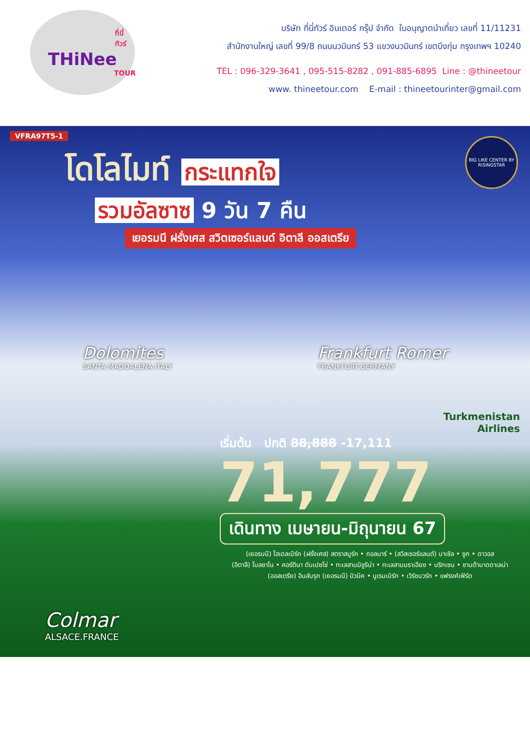ที่นี่ทัวร์
THiNee
TOUR
บริษัท ที่นี่ทัวร์ อินเตอร์ กรุ๊ป จำกัด ใบอนุญาตนำเที่ยว เลขที่ 11/11231
สำนักงานใหญ่ เลขที่ 99/8 ถนนนวมินทร์ 53 แขวงนวมินทร์ เขตบึงกุ่ม กรุงเทพฯ 10240
TEL : 096-329-3641 , 095-515-8282 , 091-885-6895 Line : @thineetour
www. thineetour.com E-mail : thineetourinter@gmail.com
VFRA97T5-1
BIG LIKE CENTER BY RISINGSTAR
โดโลไมท์ กระแทกใจ
รวมอัลซาซ 9 วัน 7 คืน
เยอรมนี ฝรั่งเศส สวิตเซอร์แลนด์ อิตาลี ออสเตรีย
Dolomites
SANTA MADDALENA.ITALY
Frankfurt Romer
FRANKFURT.GERMANY
Turkmenistan
Airlines
เริ่มต้น ปกติ 88,888 -17,111
71,777
เดินทาง เมษายน-มิถุนายน 67
(เยอรมนี) ไฮเดลเบิร์ก (ฝรั่งเศส) สตราสบูร์ก • กอลมาร์ • (สวิสเซอร์แลนด์) บาเซิล • ซูก • ดาวอส
(อิตาลี) โบลซาโน • คอร์ตินา ดัมเปซโซ่ • ทะเลสาบมิซูริน่า • ทะเลสาบบราเอียซ • บริกเซน • ซานต้ามาดดาเลน่า
(ออสเตรีย) อินส์บรุก (เยอรมนี) มิวนิค • นูเรมเบิร์ก • เวิร์ซบวร์ก • แฟรงค์เฟิร์ต
Colmar
ALSACE.FRANCE